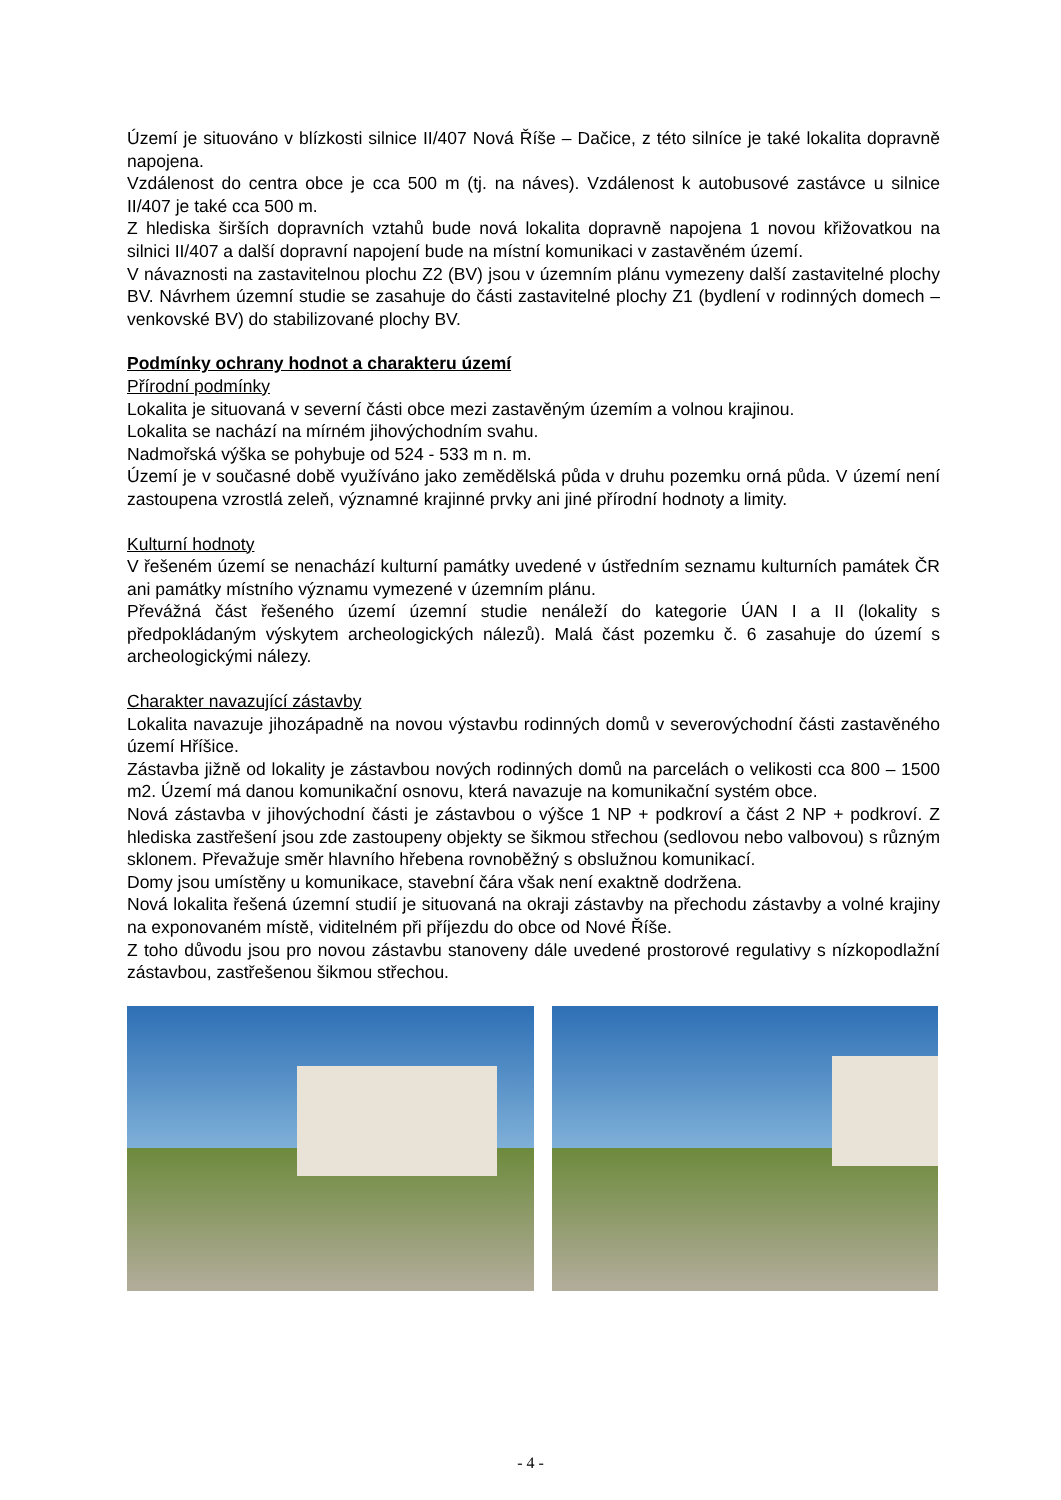Území je situováno v blízkosti silnice II/407 Nová Říše – Dačice, z této silníce je také lokalita dopravně napojena.
Vzdálenost do centra obce je cca 500 m (tj. na náves). Vzdálenost k autobusové zastávce u silnice II/407 je také cca 500 m.
Z hlediska širších dopravních vztahů bude nová lokalita dopravně napojena 1 novou křižovatkou na silnici II/407 a další dopravní napojení bude na místní komunikaci v zastavěném území.
V návaznosti na zastavitelnou plochu Z2 (BV) jsou v územním plánu vymezeny další zastavitelné plochy BV. Návrhem územní studie se zasahuje do části zastavitelné plochy Z1 (bydlení v rodinných domech – venkovské BV) do stabilizované plochy BV.
Podmínky ochrany hodnot a charakteru území
Přírodní podmínky
Lokalita je situovaná v severní části obce mezi zastavěným územím a volnou krajinou.
Lokalita se nachází na mírném jihovýchodním svahu.
Nadmořská výška se pohybuje od 524 - 533 m n. m.
Území je v současné době využíváno jako zemědělská půda v druhu pozemku orná půda. V území není zastoupena vzrostlá zeleň, významné krajinné prvky ani jiné přírodní hodnoty a limity.
Kulturní hodnoty
V řešeném území se nenachází kulturní památky uvedené v ústředním seznamu kulturních památek ČR ani památky místního významu vymezené v územním plánu.
Převážná část řešeného území územní studie nenáleží do kategorie ÚAN I a II (lokality s předpokládaným výskytem archeologických nálezů). Malá část pozemku č. 6 zasahuje do území s archeologickými nálezy.
Charakter navazující zástavby
Lokalita navazuje jihozápadně na novou výstavbu rodinných domů v severovýchodní části zastavěného území Hříšice.
Zástavba jižně od lokality je zástavbou nových rodinných domů na parcelách o velikosti cca 800 – 1500 m2. Území má danou komunikační osnovu, která navazuje na komunikační systém obce.
Nová zástavba v jihovýchodní části je zástavbou o výšce 1 NP + podkroví a část 2 NP + podkroví. Z hlediska zastřešení jsou zde zastoupeny objekty se šikmou střechou (sedlovou nebo valbovou) s různým sklonem. Převažuje směr hlavního hřebena rovnoběžný s obslužnou komunikací.
Domy jsou umístěny u komunikace, stavební čára však není exaktně dodržena.
Nová lokalita řešená územní studií je situovaná na okraji zástavby na přechodu zástavby a volné krajiny na exponovaném místě, viditelném při příjezdu do obce od Nové Říše.
Z toho důvodu jsou pro novou zástavbu stanoveny dále uvedené prostorové regulativy s nízkopodlažní zástavbou, zastřešenou šikmou střechou.
- 4 -